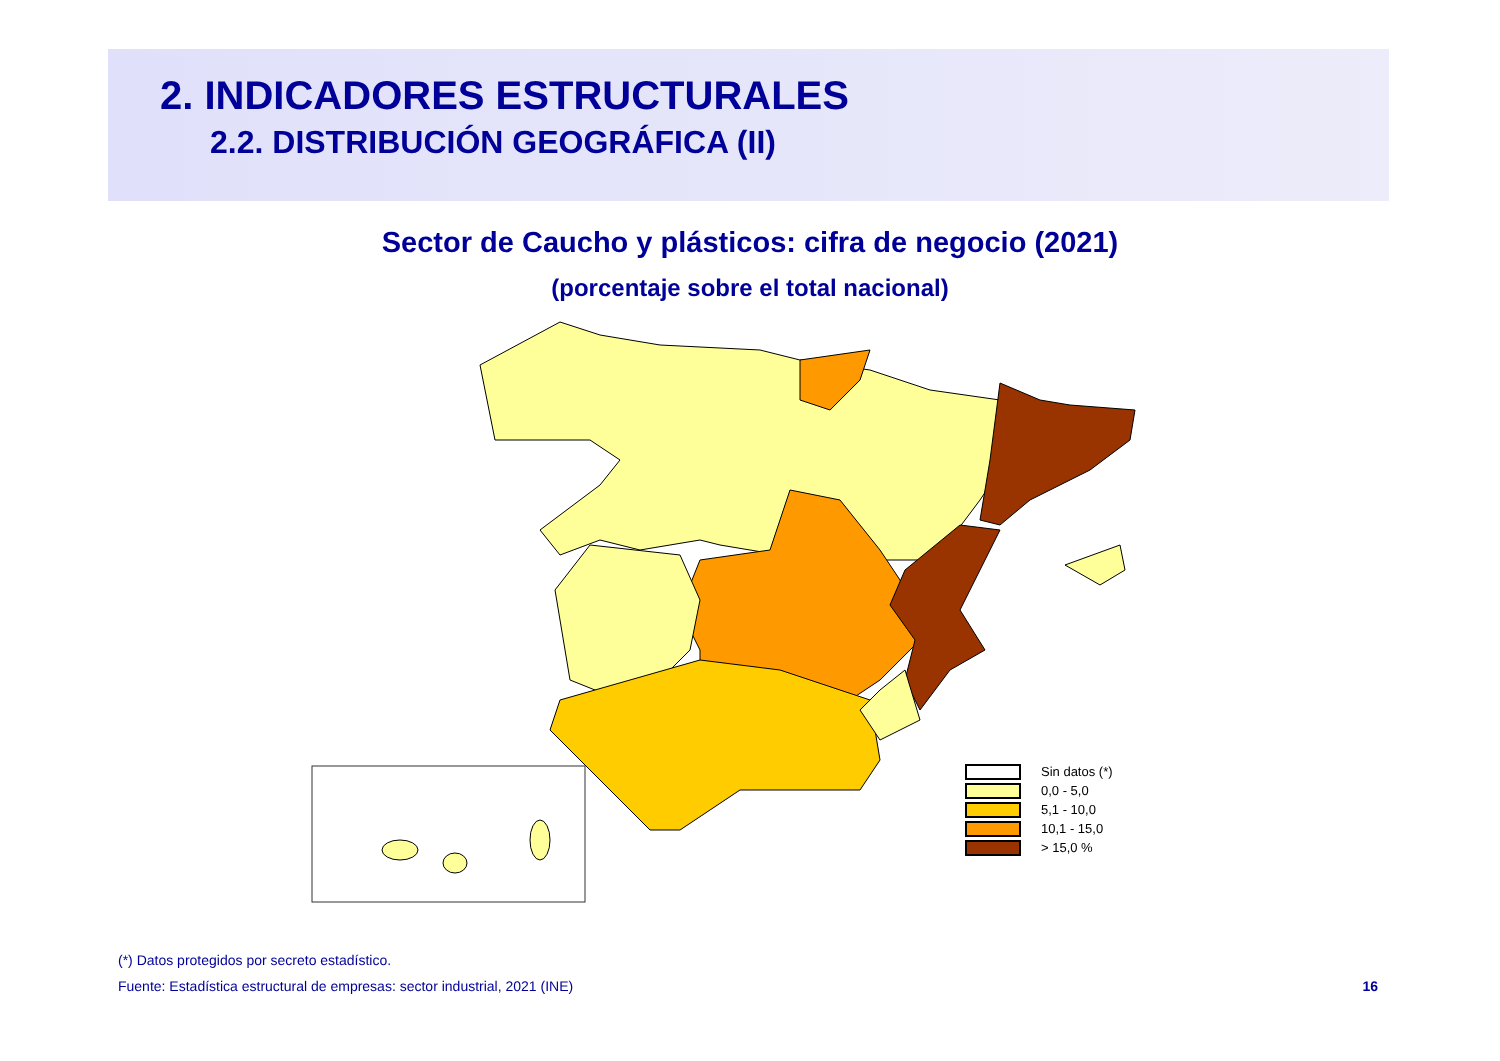2. INDICADORES ESTRUCTURALES
2.2. DISTRIBUCIÓN GEOGRÁFICA (II)
Sector de Caucho y plásticos: cifra de negocio (2021)
(porcentaje sobre el total nacional)
Sin datos (*)
0,0 - 5,0
5,1 - 10,0
10,1 - 15,0
> 15,0 %
(*) Datos protegidos por secreto estadístico.
Fuente: Estadística estructural de empresas: sector industrial, 2021 (INE) 16